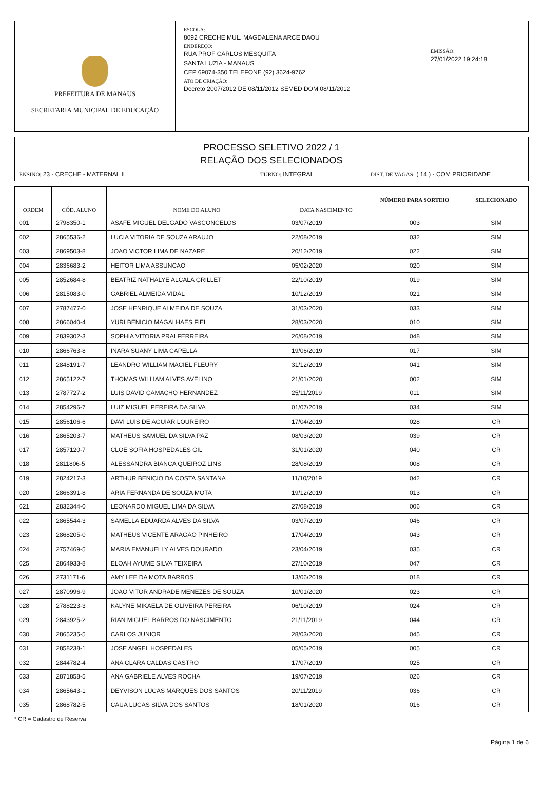PREFEITURA DE MANAUS
SECRETARIA MUNICIPAL DE EDUCAÇÃO
ESCOLA:
8092 CRECHE MUL. MAGDALENA ARCE DAOU
ENDEREÇO:
RUA PROF CARLOS MESQUITA
SANTA LUZIA - MANAUS
CEP 69074-350 TELEFONE (92) 3624-9762
ATO DE CRIAÇÃO:
Decreto 2007/2012 DE 08/11/2012 SEMED DOM 08/11/2012
EMISSÃO:
27/01/2022 19:24:18
PROCESSO SELETIVO 2022 / 1
RELAÇÃO DOS SELECIONADOS
ENSINO: 23 - CRECHE - MATERNAL II TURNO: INTEGRAL DIST. DE VAGAS: ( 14 ) - COM PRIORIDADE
| ORDEM | CÓD. ALUNO | NOME DO ALUNO | DATA NASCIMENTO | NÚMERO PARA SORTEIO | SELECIONADO |
| --- | --- | --- | --- | --- | --- |
| 001 | 2798350-1 | ASAFE MIGUEL DELGADO VASCONCELOS | 03/07/2019 | 003 | SIM |
| 002 | 2865536-2 | LUCIA VITORIA DE SOUZA ARAUJO | 22/08/2019 | 032 | SIM |
| 003 | 2869503-8 | JOAO VICTOR LIMA DE NAZARE | 20/12/2019 | 022 | SIM |
| 004 | 2836683-2 | HEITOR LIMA ASSUNCAO | 05/02/2020 | 020 | SIM |
| 005 | 2852684-8 | BEATRIZ NATHALYE ALCALA GRILLET | 22/10/2019 | 019 | SIM |
| 006 | 2815083-0 | GABRIEL ALMEIDA VIDAL | 10/12/2019 | 021 | SIM |
| 007 | 2787477-0 | JOSE HENRIQUE ALMEIDA DE SOUZA | 31/03/2020 | 033 | SIM |
| 008 | 2866040-4 | YURI BENICIO MAGALHAES FIEL | 28/03/2020 | 010 | SIM |
| 009 | 2839302-3 | SOPHIA VITORIA PRAI FERREIRA | 26/08/2019 | 048 | SIM |
| 010 | 2866763-8 | INARA SUANY LIMA CAPELLA | 19/06/2019 | 017 | SIM |
| 011 | 2848191-7 | LEANDRO WILLIAM MACIEL FLEURY | 31/12/2019 | 041 | SIM |
| 012 | 2865122-7 | THOMAS WILLIAM ALVES AVELINO | 21/01/2020 | 002 | SIM |
| 013 | 2787727-2 | LUIS DAVID CAMACHO HERNANDEZ | 25/11/2019 | 011 | SIM |
| 014 | 2854296-7 | LUIZ MIGUEL PEREIRA DA SILVA | 01/07/2019 | 034 | SIM |
| 015 | 2856106-6 | DAVI LUIS DE AGUIAR LOUREIRO | 17/04/2019 | 028 | CR |
| 016 | 2865203-7 | MATHEUS SAMUEL DA SILVA PAZ | 08/03/2020 | 039 | CR |
| 017 | 2857120-7 | CLOE SOFIA HOSPEDALES GIL | 31/01/2020 | 040 | CR |
| 018 | 2811806-5 | ALESSANDRA BIANCA QUEIROZ LINS | 28/08/2019 | 008 | CR |
| 019 | 2824217-3 | ARTHUR BENICIO DA COSTA SANTANA | 11/10/2019 | 042 | CR |
| 020 | 2866391-8 | ARIA FERNANDA DE SOUZA MOTA | 19/12/2019 | 013 | CR |
| 021 | 2832344-0 | LEONARDO MIGUEL LIMA DA SILVA | 27/08/2019 | 006 | CR |
| 022 | 2865544-3 | SAMELLA EDUARDA ALVES DA SILVA | 03/07/2019 | 046 | CR |
| 023 | 2868205-0 | MATHEUS VICENTE ARAGAO PINHEIRO | 17/04/2019 | 043 | CR |
| 024 | 2757469-5 | MARIA EMANUELLY ALVES DOURADO | 23/04/2019 | 035 | CR |
| 025 | 2864933-8 | ELOAH AYUME SILVA TEIXEIRA | 27/10/2019 | 047 | CR |
| 026 | 2731171-6 | AMY LEE DA MOTA BARROS | 13/06/2019 | 018 | CR |
| 027 | 2870996-9 | JOAO VITOR ANDRADE MENEZES DE SOUZA | 10/01/2020 | 023 | CR |
| 028 | 2788223-3 | KALYNE MIKAELA DE OLIVEIRA PEREIRA | 06/10/2019 | 024 | CR |
| 029 | 2843925-2 | RIAN MIGUEL BARROS DO NASCIMENTO | 21/11/2019 | 044 | CR |
| 030 | 2865235-5 | CARLOS JUNIOR | 28/03/2020 | 045 | CR |
| 031 | 2858238-1 | JOSE ANGEL HOSPEDALES | 05/05/2019 | 005 | CR |
| 032 | 2844782-4 | ANA CLARA CALDAS CASTRO | 17/07/2019 | 025 | CR |
| 033 | 2871858-5 | ANA GABRIELE ALVES ROCHA | 19/07/2019 | 026 | CR |
| 034 | 2865643-1 | DEYVISON LUCAS MARQUES DOS SANTOS | 20/11/2019 | 036 | CR |
| 035 | 2868782-5 | CAUA LUCAS SILVA DOS SANTOS | 18/01/2020 | 016 | CR |
* CR = Cadastro de Reserva
Página 1 de 6